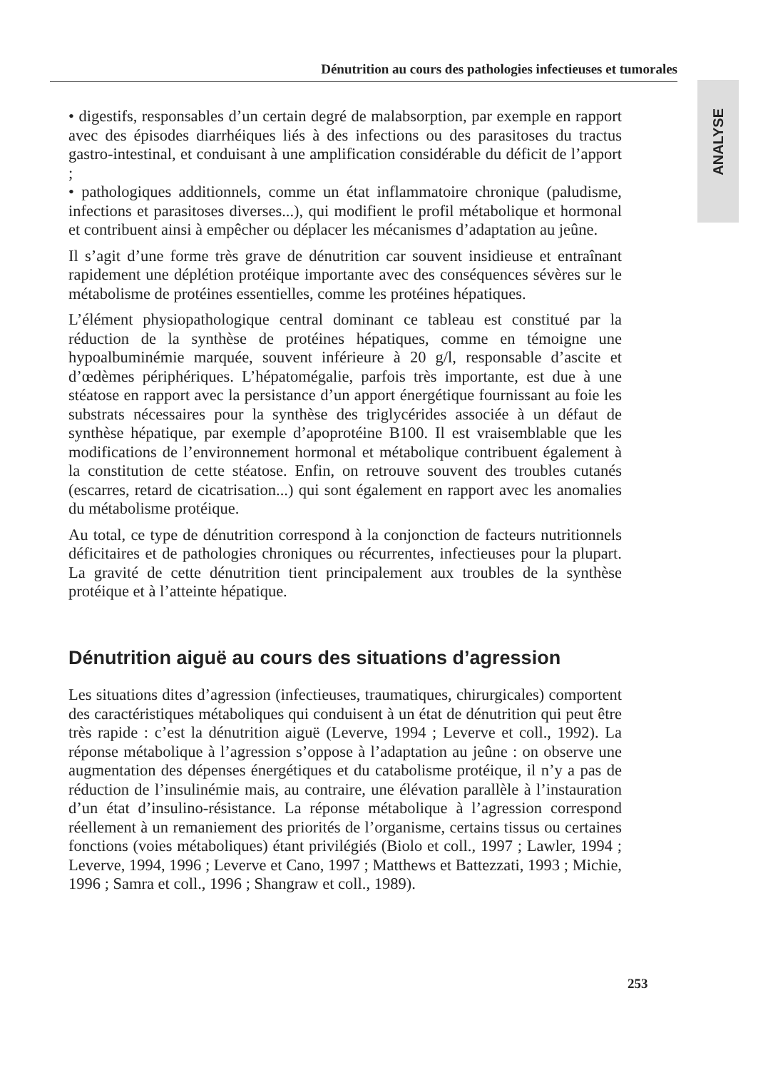Dénutrition au cours des pathologies infectieuses et tumorales
ANALYSE
• digestifs, responsables d’un certain degré de malabsorption, par exemple en rapport avec des épisodes diarrhéiques liés à des infections ou des parasitoses du tractus gastro-intestinal, et conduisant à une amplification considérable du déficit de l’apport ;
• pathologiques additionnels, comme un état inflammatoire chronique (paludisme, infections et parasitoses diverses...), qui modifient le profil métabolique et hormonal et contribuent ainsi à empêcher ou déplacer les mécanismes d’adaptation au jeûne.
Il s’agit d’une forme très grave de dénutrition car souvent insidieuse et entraînant rapidement une déplétion protéique importante avec des conséquences sévères sur le métabolisme de protéines essentielles, comme les protéines hépatiques.
L’élément physiopathologique central dominant ce tableau est constitué par la réduction de la synthèse de protéines hépatiques, comme en témoigne une hypoalbuminémie marquée, souvent inférieure à 20 g/l, responsable d’ascite et d’œdèmes périphériques. L’hépatomégalie, parfois très importante, est due à une stéatose en rapport avec la persistance d’un apport énergétique fournissant au foie les substrats nécessaires pour la synthèse des triglycérides associée à un défaut de synthèse hépatique, par exemple d’apoprotéine B100. Il est vraisemblable que les modifications de l’environnement hormonal et métabolique contribuent également à la constitution de cette stéatose. Enfin, on retrouve souvent des troubles cutanés (escarres, retard de cicatrisation...) qui sont également en rapport avec les anomalies du métabolisme protéique.
Au total, ce type de dénutrition correspond à la conjonction de facteurs nutritionnels déficitaires et de pathologies chroniques ou récurrentes, infectieuses pour la plupart. La gravité de cette dénutrition tient principalement aux troubles de la synthèse protéique et à l’atteinte hépatique.
Dénutrition aiguë au cours des situations d’agression
Les situations dites d’agression (infectieuses, traumatiques, chirurgicales) comportent des caractéristiques métaboliques qui conduisent à un état de dénutrition qui peut être très rapide : c’est la dénutrition aiguë (Leverve, 1994 ; Leverve et coll., 1992). La réponse métabolique à l’agression s’oppose à l’adaptation au jeûne : on observe une augmentation des dépenses énergétiques et du catabolisme protéique, il n’y a pas de réduction de l’insulinémie mais, au contraire, une élévation parallèle à l’instauration d’un état d’insulino-résistance. La réponse métabolique à l’agression correspond réellement à un remaniement des priorités de l’organisme, certains tissus ou certaines fonctions (voies métaboliques) étant privilégiés (Biolo et coll., 1997 ; Lawler, 1994 ; Leverve, 1994, 1996 ; Leverve et Cano, 1997 ; Matthews et Battezzati, 1993 ; Michie, 1996 ; Samra et coll., 1996 ; Shangraw et coll., 1989).
253